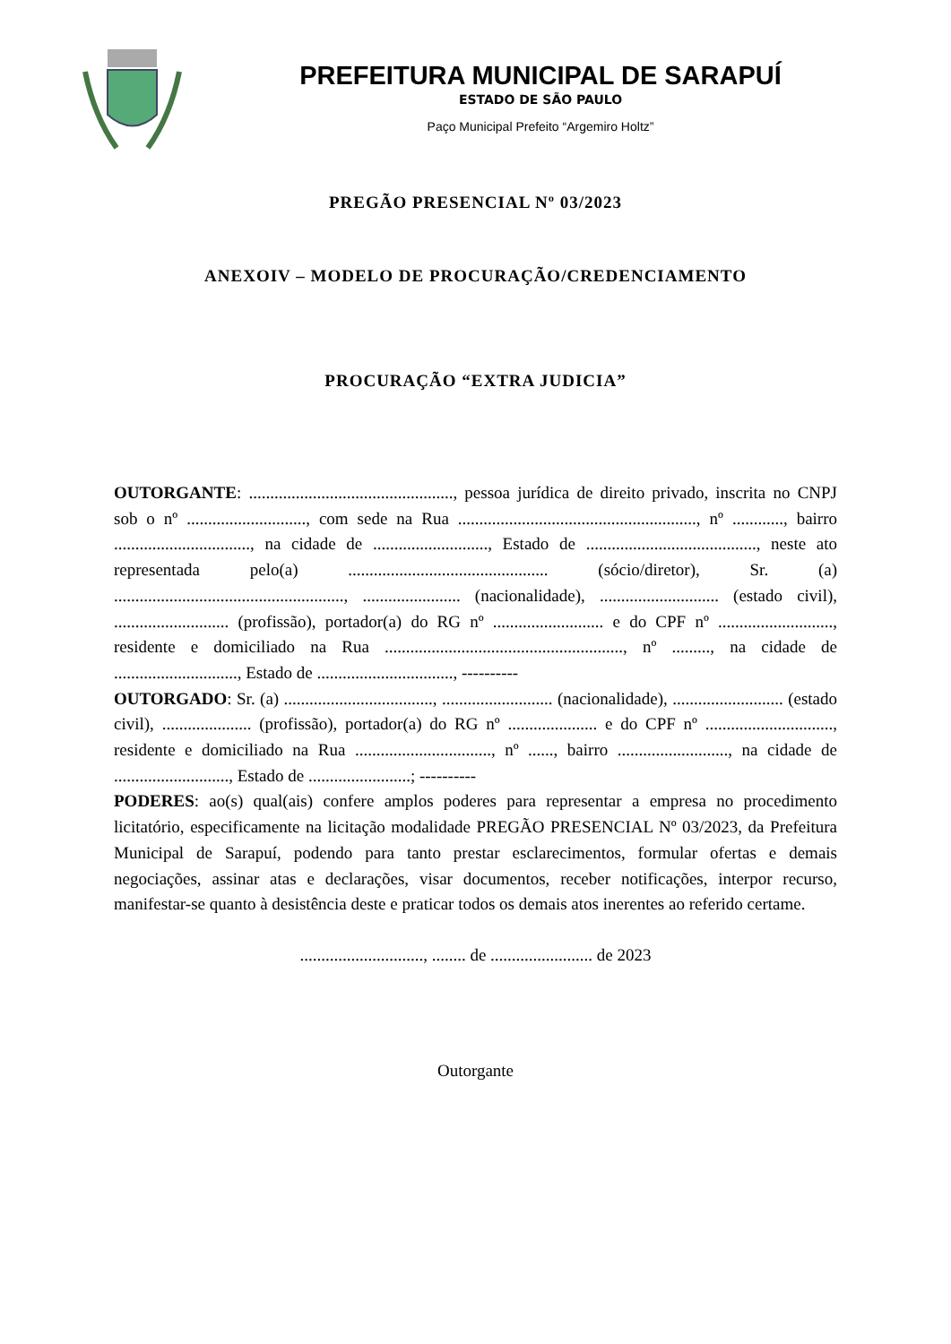PREFEITURA MUNICIPAL DE SARAPUÍ
ESTADO DE SÃO PAULO
Paço Municipal Prefeito “Argemiro Holtz”
PREGÃO PRESENCIAL Nº 03/2023
ANEXOIV – MODELO DE PROCURAÇÃO/CREDENCIAMENTO
PROCURAÇÃO “EXTRA JUDICIA”
OUTORGANTE: ................................................, pessoa jurídica de direito privado, inscrita no CNPJ sob o nº ............................, com sede na Rua ........................................................, nº ............, bairro ................................, na cidade de ..........................., Estado de ........................................, neste ato representada pelo(a) ............................................... (sócio/diretor), Sr. (a) ......................................................, ....................... (nacionalidade), ............................ (estado civil), ........................... (profissão), portador(a) do RG nº .......................... e do CPF nº ..........................., residente e domiciliado na Rua ........................................................, nº ........., na cidade de ............................., Estado de ................................, ----------
OUTORGADO: Sr. (a) ..................................., .......................... (nacionalidade), .......................... (estado civil), ..................... (profissão), portador(a) do RG nº ..................... e do CPF nº .............................., residente e domiciliado na Rua ................................, nº ......, bairro .........................., na cidade de ..........................., Estado de ........................; ----------
PODERES: ao(s) qual(ais) confere amplos poderes para representar a empresa no procedimento licitatório, especificamente na licitação modalidade PREGÃO PRESENCIAL Nº 03/2023, da Prefeitura Municipal de Sarapuí, podendo para tanto prestar esclarecimentos, formular ofertas e demais negociações, assinar atas e declarações, visar documentos, receber notificações, interpor recurso, manifestar-se quanto à desistência deste e praticar todos os demais atos inerentes ao referido certame.
............................., ........ de ........................ de 2023
Outorgante